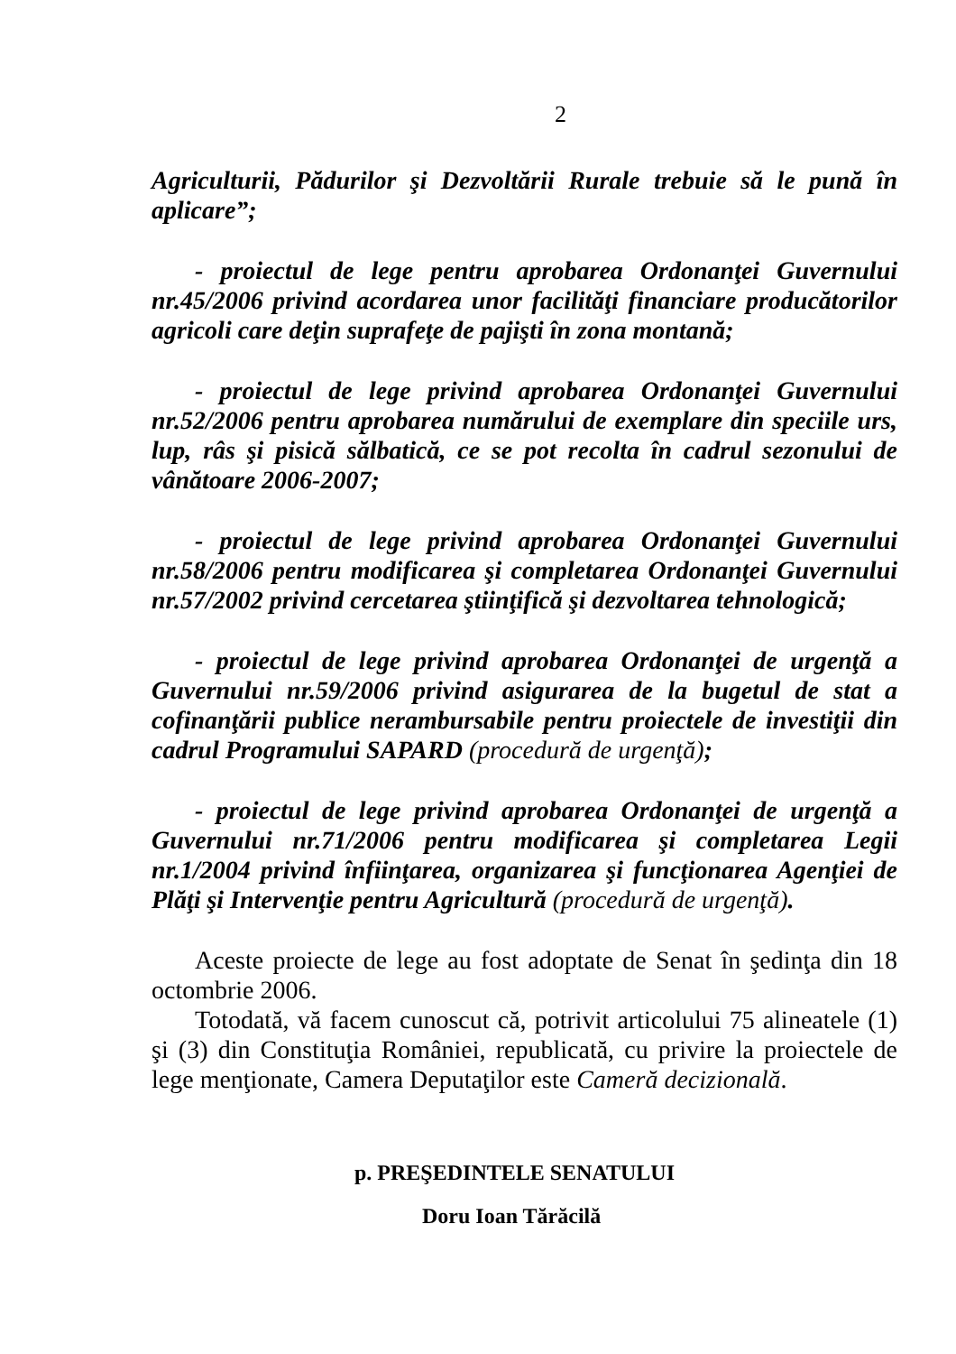2
Agriculturii, Pădurilor şi Dezvoltării Rurale trebuie să le pună în aplicare”;
- proiectul de lege pentru aprobarea Ordonanţei Guvernului nr.45/2006 privind acordarea unor facilităţi financiare producătorilor agricoli care deţin suprafeţe de pajişti în zona montană;
- proiectul de lege privind aprobarea Ordonanţei Guvernului nr.52/2006 pentru aprobarea numărului de exemplare din speciile urs, lup, râs şi pisică sălbatică, ce se pot recolta în cadrul sezonului de vânătoare 2006-2007;
- proiectul de lege privind aprobarea Ordonanţei Guvernului nr.58/2006 pentru modificarea şi completarea Ordonanţei Guvernului nr.57/2002 privind cercetarea ştiinţifică şi dezvoltarea tehnologică;
- proiectul de lege privind aprobarea Ordonanţei de urgenţă a Guvernului nr.59/2006 privind asigurarea de la bugetul de stat a cofinanţării publice nerambursabile pentru proiectele de investiţii din cadrul Programului SAPARD (procedură de urgenţă);
- proiectul de lege privind aprobarea Ordonanţei de urgenţă a Guvernului nr.71/2006 pentru modificarea şi completarea Legii nr.1/2004 privind înfiinţarea, organizarea şi funcţionarea Agenţiei de Plăţi şi Intervenţie pentru Agricultură (procedură de urgenţă).
Aceste proiecte de lege au fost adoptate de Senat în şedinţa din 18 octombrie 2006.
Totodată, vă facem cunoscut că, potrivit articolului 75 alineatele (1) şi (3) din Constituţia României, republicată, cu privire la proiectele de lege menţionate, Camera Deputaţilor este Cameră decizională.
p. PREŞEDINTELE SENATULUI
Doru Ioan Tărăcilă